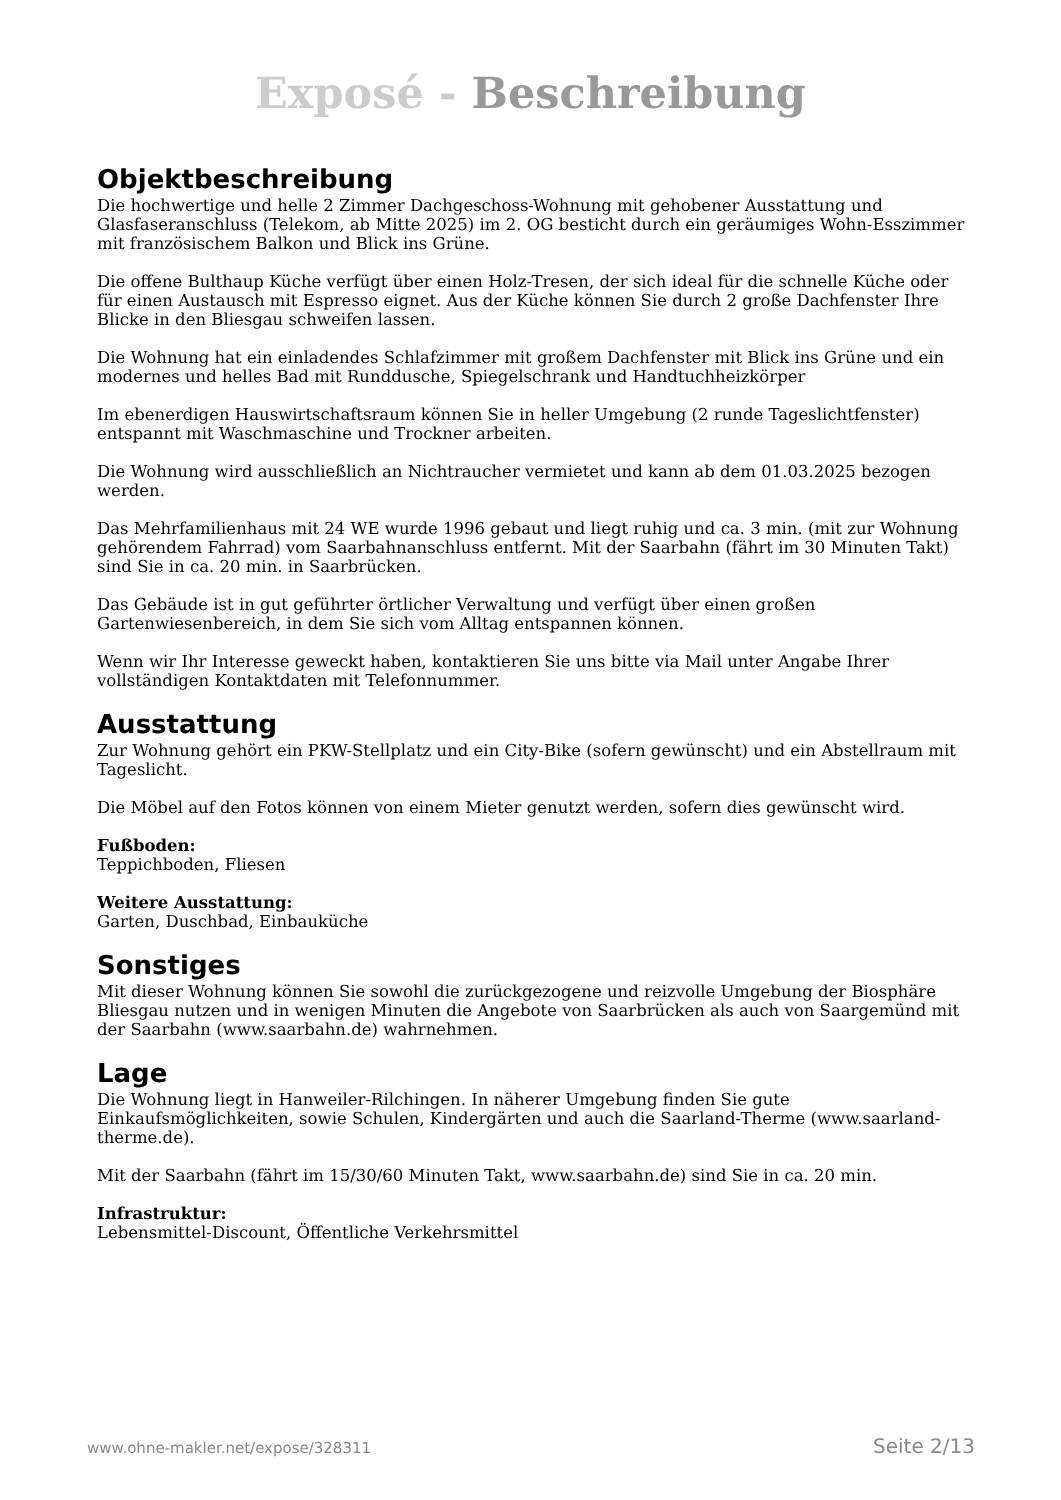Exposé - Beschreibung
Objektbeschreibung
Die hochwertige und helle 2 Zimmer Dachgeschoss-Wohnung mit gehobener Ausstattung und Glasfaseranschluss (Telekom, ab Mitte 2025) im 2. OG besticht durch ein geräumiges Wohn-Esszimmer mit französischem Balkon und Blick ins Grüne.
Die offene Bulthaup Küche verfügt über einen Holz-Tresen, der sich ideal für die schnelle Küche oder für einen Austausch mit Espresso eignet. Aus der Küche können Sie durch 2 große Dachfenster Ihre Blicke in den Bliesgau schweifen lassen.
Die Wohnung hat ein einladendes Schlafzimmer mit großem Dachfenster mit Blick ins Grüne und ein modernes und helles Bad mit Runddusche, Spiegelschrank und Handtuchheizkörper
Im ebenerdigen Hauswirtschaftsraum können Sie in heller Umgebung (2 runde Tageslichtfenster) entspannt mit Waschmaschine und Trockner arbeiten.
Die Wohnung wird ausschließlich an Nichtraucher vermietet und kann ab dem 01.03.2025 bezogen werden.
Das Mehrfamilienhaus mit 24 WE wurde 1996 gebaut und liegt ruhig und ca. 3 min. (mit zur Wohnung gehörendem Fahrrad) vom Saarbahnanschluss entfernt. Mit der Saarbahn (fährt im 30 Minuten Takt) sind Sie in ca. 20 min. in Saarbrücken.
Das Gebäude ist in gut geführter örtlicher Verwaltung und verfügt über einen großen Gartenwiesenbereich, in dem Sie sich vom Alltag entspannen können.
Wenn wir Ihr Interesse geweckt haben, kontaktieren Sie uns bitte via Mail unter Angabe Ihrer vollständigen Kontaktdaten mit Telefonnummer.
Ausstattung
Zur Wohnung gehört ein PKW-Stellplatz und ein City-Bike (sofern gewünscht) und ein Abstellraum mit Tageslicht.
Die Möbel auf den Fotos können von einem Mieter genutzt werden, sofern dies gewünscht wird.
Fußboden:
Teppichboden, Fliesen
Weitere Ausstattung:
Garten, Duschbad, Einbauküche
Sonstiges
Mit dieser Wohnung können Sie sowohl die zurückgezogene und reizvolle Umgebung der Biosphäre Bliesgau nutzen und in wenigen Minuten die Angebote von Saarbrücken als auch von Saargemünd mit der Saarbahn (www.saarbahn.de) wahrnehmen.
Lage
Die Wohnung liegt in Hanweiler-Rilchingen. In näherer Umgebung finden Sie gute Einkaufsmöglichkeiten, sowie Schulen, Kindergärten und auch die Saarland-Therme (www.saarland-therme.de).
Mit der Saarbahn (fährt im 15/30/60 Minuten Takt, www.saarbahn.de) sind Sie in ca. 20 min.
Infrastruktur:
Lebensmittel-Discount, Öffentliche Verkehrsmittel
www.ohne-makler.net/expose/328311 Seite 2/13